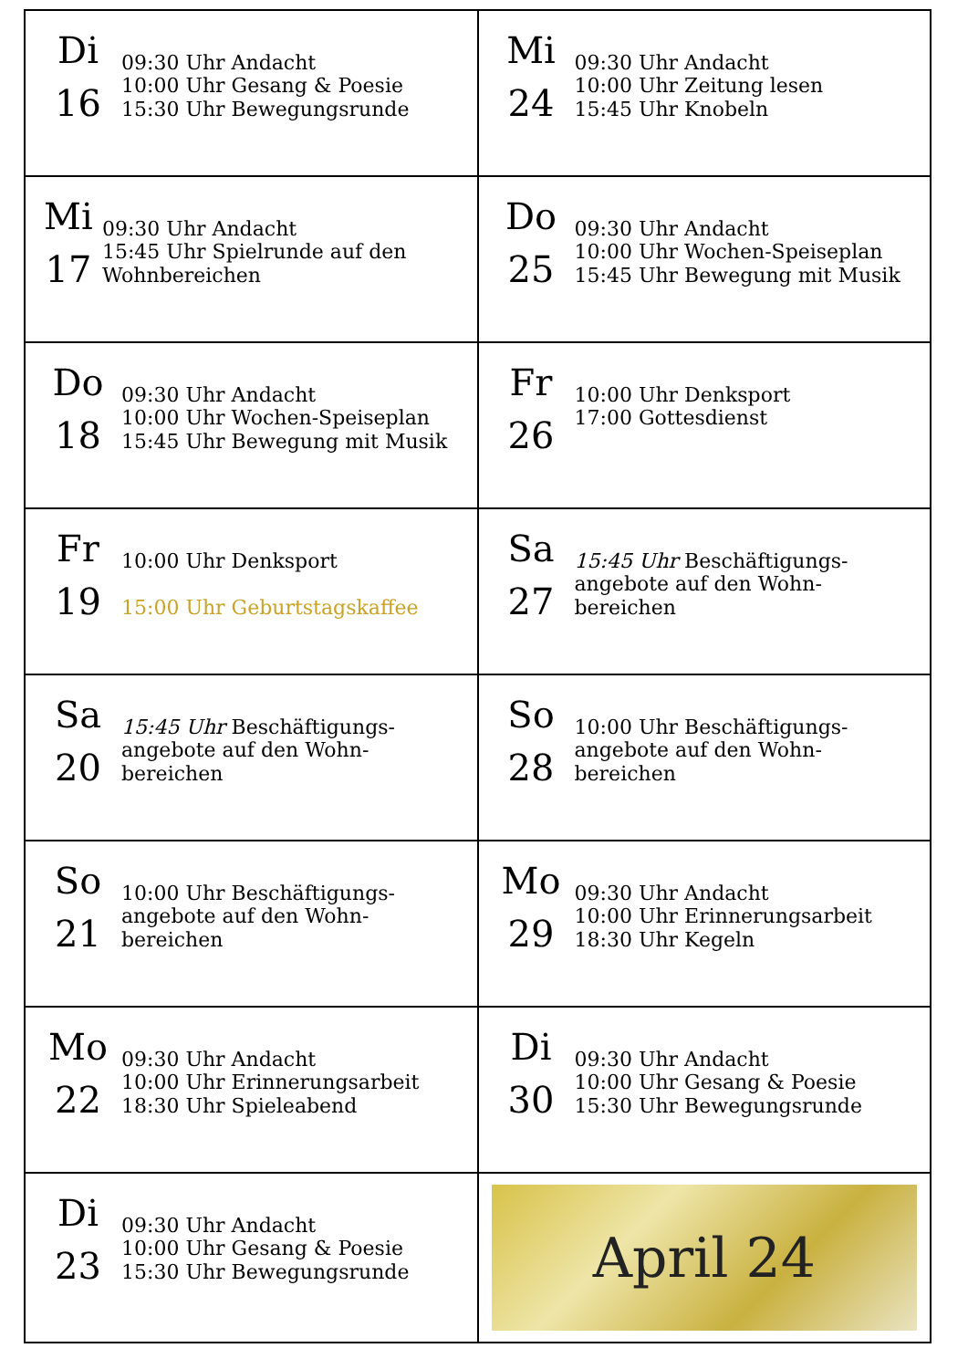| Di 16 09:30 Uhr Andacht 10:00 Uhr Gesang & Poesie 15:30 Uhr Bewegungsrunde | Mi 24 09:30 Uhr Andacht 10:00 Uhr Zeitung lesen 15:45 Uhr Knobeln |
| Mi 17 09:30 Uhr Andacht 15:45 Uhr Spielrunde auf den Wohnbereichen | Do 25 09:30 Uhr Andacht 10:00 Uhr Wochen-Speiseplan 15:45 Uhr Bewegung mit Musik |
| Do 18 09:30 Uhr Andacht 10:00 Uhr Wochen-Speiseplan 15:45 Uhr Bewegung mit Musik | Fr 26 10:00 Uhr Denksport 17:00 Gottesdienst |
| Fr 19 10:00 Uhr Denksport 15:00 Uhr Geburtstagskaffee | Sa 27 15:45 Uhr Beschäftigungs- angebote auf den Wohn- bereichen |
| Sa 20 15:45 Uhr Beschäftigungs- angebote auf den Wohn- bereichen | So 28 10:00 Uhr Beschäftigungs- angebote auf den Wohn- bereichen |
| So 21 10:00 Uhr Beschäftigungs- angebote auf den Wohn- bereichen | Mo 29 09:30 Uhr Andacht 10:00 Uhr Erinnerungsarbeit 18:30 Uhr Kegeln |
| Mo 22 09:30 Uhr Andacht 10:00 Uhr Erinnerungsarbeit 18:30 Uhr Spieleabend | Di 30 09:30 Uhr Andacht 10:00 Uhr Gesang & Poesie 15:30 Uhr Bewegungsrunde |
| Di 23 09:30 Uhr Andacht 10:00 Uhr Gesang & Poesie 15:30 Uhr Bewegungsrunde | April 24 |